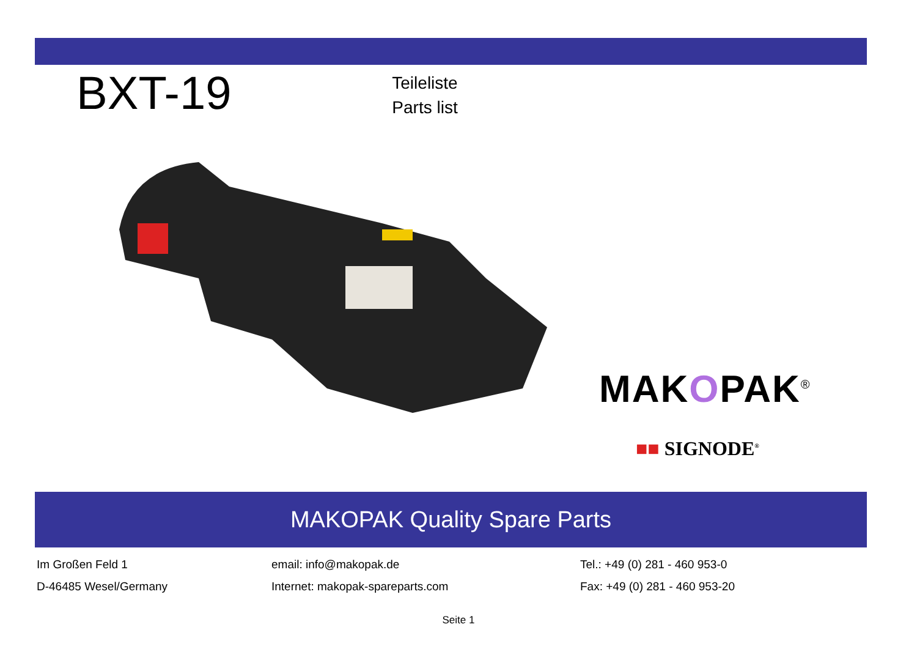BXT-19
Teileliste
Parts list
MAKOPAK<sup>®</sup>
■■ SIGNODE<sup>®</sup>
MAKOPAK Quality Spare Parts
Im Großen Feld 1
D-46485 Wesel/Germany
email: info@makopak.de
Internet: makopak-spareparts.com
Tel.: +49 (0) 281 - 460 953-0
Fax: +49 (0) 281 - 460 953-20
Seite 1